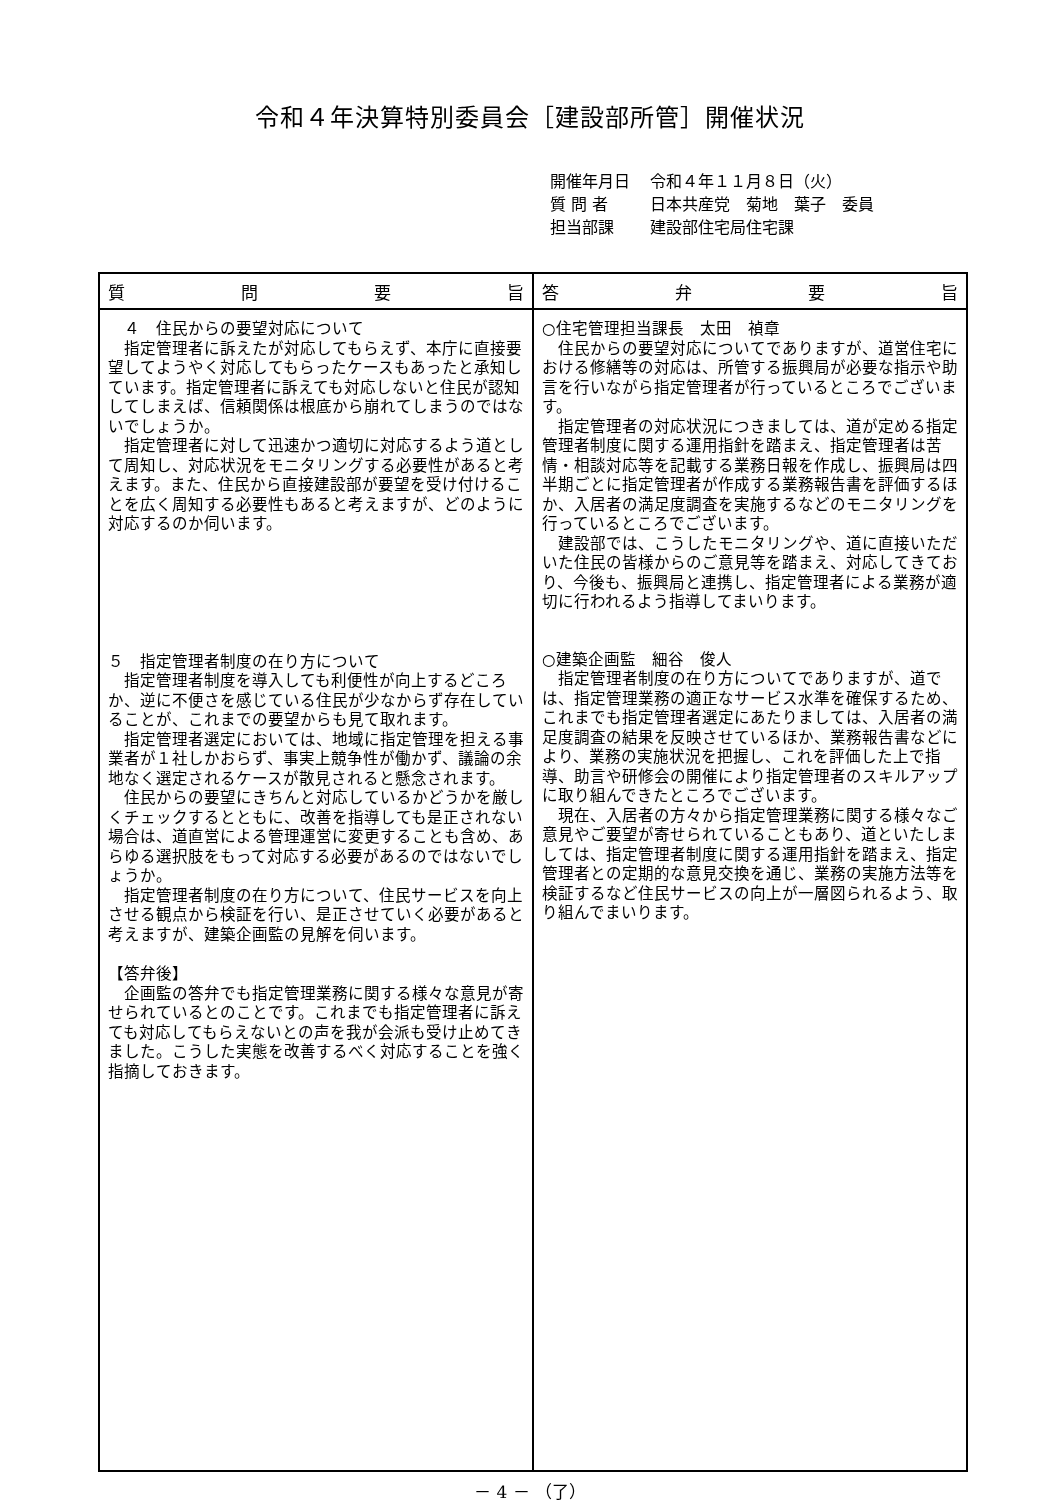令和４年決算特別委員会［建設部所管］開催状況
| 開催年月日 | 令和４年１１月８日（火） |
| 質 問 者 | 日本共産党 菊地 葉子 委員 |
| 担当部課 | 建設部住宅局住宅課 |
| 質 問 要 旨 | 答 弁 要 旨 |
| --- | --- |
| ４ 住民からの要望対応について 指定管理者に訴えたが対応してもらえず、本庁に直接要望してようやく対応してもらったケースもあったと承知しています。指定管理者に訴えても対応しないと住民が認知してしまえば、信頼関係は根底から崩れてしまうのではないでしょうか。 指定管理者に対して迅速かつ適切に対応するよう道として周知し、対応状況をモニタリングする必要性があると考えます。また、住民から直接建設部が要望を受け付けることを広く周知する必要性もあると考えますが、どのように対応するのか伺います。 ５ 指定管理者制度の在り方について 指定管理者制度を導入しても利便性が向上するどころか、逆に不便さを感じている住民が少なからず存在していることが、これまでの要望からも見て取れます。 指定管理者選定においては、地域に指定管理を担える事業者が１社しかおらず、事実上競争性が働かず、議論の余地なく選定されるケースが散見されると懸念されます。 住民からの要望にきちんと対応しているかどうかを厳しくチェックするとともに、改善を指導しても是正されない場合は、道直営による管理運営に変更することも含め、あらゆる選択肢をもって対応する必要があるのではないでしょうか。 指定管理者制度の在り方について、住民サービスを向上させる観点から検証を行い、是正させていく必要があると考えますが、建築企画監の見解を伺います。 【答弁後】 企画監の答弁でも指定管理業務に関する様々な意見が寄せられているとのことです。これまでも指定管理者に訴えても対応してもらえないとの声を我が会派も受け止めてきました。こうした実態を改善するべく対応することを強く指摘しておきます。 | ○住宅管理担当課長 太田 禎章 住民からの要望対応についてでありますが、道営住宅における修繕等の対応は、所管する振興局が必要な指示や助言を行いながら指定管理者が行っているところでございます。 指定管理者の対応状況につきましては、道が定める指定管理者制度に関する運用指針を踏まえ、指定管理者は苦情・相談対応等を記載する業務日報を作成し、振興局は四半期ごとに指定管理者が作成する業務報告書を評価するほか、入居者の満足度調査を実施するなどのモニタリングを行っているところでございます。 建設部では、こうしたモニタリングや、道に直接いただいた住民の皆様からのご意見等を踏まえ、対応してきており、今後も、振興局と連携し、指定管理者による業務が適切に行われるよう指導してまいります。 ○建築企画監 細谷 俊人 指定管理者制度の在り方についてでありますが、道では、指定管理業務の適正なサービス水準を確保するため、これまでも指定管理者選定にあたりましては、入居者の満足度調査の結果を反映させているほか、業務報告書などにより、業務の実施状況を把握し、これを評価した上で指導、助言や研修会の開催により指定管理者のスキルアップに取り組んできたところでございます。 現在、入居者の方々から指定管理業務に関する様々なご意見やご要望が寄せられていることもあり、道といたしましては、指定管理者制度に関する運用指針を踏まえ、指定管理者との定期的な意見交換を通じ、業務の実施方法等を検証するなど住民サービスの向上が一層図られるよう、取り組んでまいります。 |
－ 4 － （了）